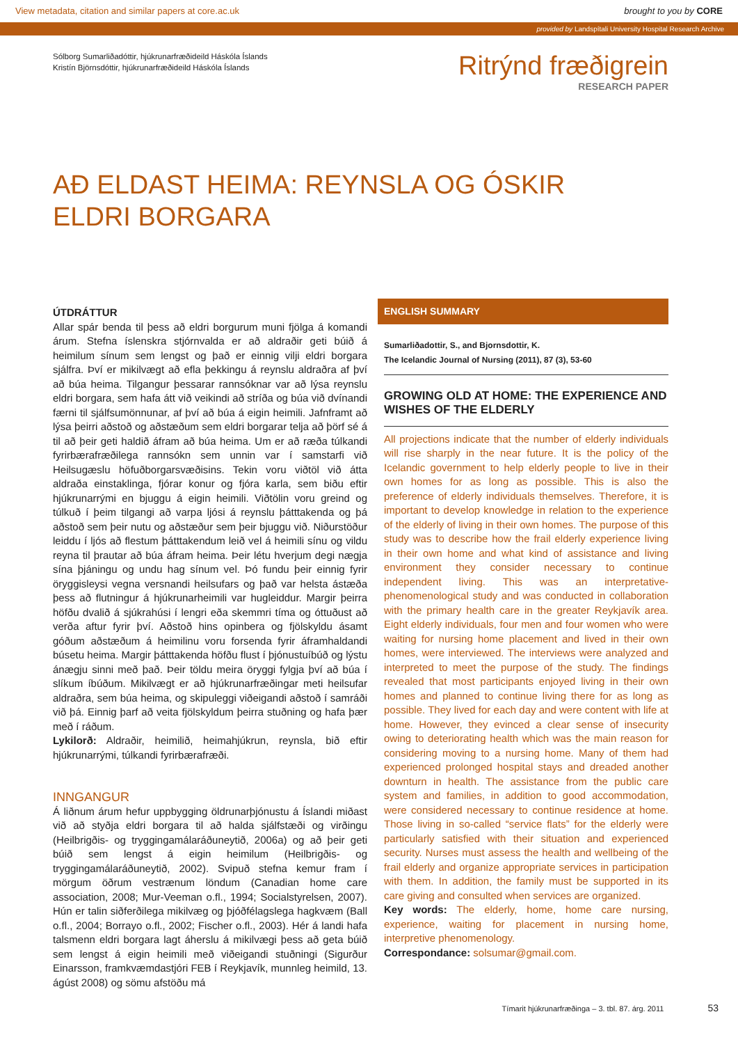View metadata, citation and similar papers at core.ac.uk brought to you by CORE
provided by Landspítali University Hospital Research Archive
Sólborg Sumarliðadóttir, hjúkrunarfræðideild Háskóla Íslands
Kristín Björnsdóttir, hjúkrunarfræðideild Háskóla Íslands
Ritrýnd fræðigrein
RESEARCH PAPER
AÐ ELDAST HEIMA: REYNSLA OG ÓSKIR
ELDRI BORGARA
ÚTDRÁTTUR
Allar spár benda til þess að eldri borgurum muni fjölga á komandi árum. Stefna íslenskra stjórnvalda er að aldraðir geti búið á heimilum sínum sem lengst og það er einnig vilji eldri borgara sjálfra. Því er mikilvægt að efla þekkingu á reynslu aldraðra af því að búa heima. Tilgangur þessarar rannsóknar var að lýsa reynslu eldri borgara, sem hafa átt við veikindi að stríða og búa við dvínandi færni til sjálfsumönnunar, af því að búa á eigin heimili. Jafnframt að lýsa þeirri aðstoð og aðstæðum sem eldri borgarar telja að þörf sé á til að þeir geti haldið áfram að búa heima. Um er að ræða túlkandi fyrirbærafræðilega rannsókn sem unnin var í samstarfi við Heilsugæslu höfuðborgarsvæðisins. Tekin voru viðtöl við átta aldraða einstaklinga, fjórar konur og fjóra karla, sem biðu eftir hjúkrunarrými en bjuggu á eigin heimili. Viðtölin voru greind og túlkuð í þeim tilgangi að varpa ljósi á reynslu þátttakenda og þá aðstoð sem þeir nutu og aðstæður sem þeir bjuggu við. Niðurstöður leiddu í ljós að flestum þátttakendum leið vel á heimili sínu og vildu reyna til þrautar að búa áfram heima. Þeir létu hverjum degi nægja sína þjáningu og undu hag sínum vel. Þó fundu þeir einnig fyrir öryggisleysi vegna versnandi heilsufars og það var helsta ástæða þess að flutningur á hjúkrunarheimili var hugleiddur. Margir þeirra höfðu dvalið á sjúkrahúsi í lengri eða skemmri tíma og óttuðust að verða aftur fyrir því. Aðstoð hins opinbera og fjölskyldu ásamt góðum aðstæðum á heimilinu voru forsenda fyrir áframhaldandi búsetu heima. Margir þátttakenda höfðu flust í þjónustuíbúð og lýstu ánægju sinni með það. Þeir töldu meira öryggi fylgja því að búa í slíkum íbúðum. Mikilvægt er að hjúkrunarfræðingar meti heilsufar aldraðra, sem búa heima, og skipuleggi viðeigandi aðstoð í samráði við þá. Einnig þarf að veita fjölskyldum þeirra stuðning og hafa þær með í ráðum.
Lykilorð: Aldraðir, heimilið, heimahjúkrun, reynsla, bið eftir hjúkrunarrými, túlkandi fyrirbærafræði.
INNGANGUR
Á liðnum árum hefur uppbygging öldrunarþjónustu á Íslandi miðast við að styðja eldri borgara til að halda sjálfstæði og virðingu (Heilbrigðis- og tryggingamálaráðuneytið, 2006a) og að þeir geti búið sem lengst á eigin heimilum (Heilbrigðis- og tryggingamálaráðuneytið, 2002). Svipuð stefna kemur fram í mörgum öðrum vestrænum löndum (Canadian home care association, 2008; Mur-Veeman o.fl., 1994; Socialstyrelsen, 2007). Hún er talin siðferðilega mikilvæg og þjóðfélagslega hagkvæm (Ball o.fl., 2004; Borrayo o.fl., 2002; Fischer o.fl., 2003). Hér á landi hafa talsmenn eldri borgara lagt áherslu á mikilvægi þess að geta búið sem lengst á eigin heimili með viðeigandi stuðningi (Sigurður Einarsson, framkvæmdastjóri FEB í Reykjavík, munnleg heimild, 13. ágúst 2008) og sömu afstöðu má
ENGLISH SUMMARY
Sumarliðadottir, S., and Bjornsdottir, K.
The Icelandic Journal of Nursing (2011), 87 (3), 53-60
GROWING OLD AT HOME: THE EXPERIENCE AND WISHES OF THE ELDERLY
All projections indicate that the number of elderly individuals will rise sharply in the near future. It is the policy of the Icelandic government to help elderly people to live in their own homes for as long as possible. This is also the preference of elderly individuals themselves. Therefore, it is important to develop knowledge in relation to the experience of the elderly of living in their own homes. The purpose of this study was to describe how the frail elderly experience living in their own home and what kind of assistance and living environment they consider necessary to continue independent living. This was an interpretative-phenomenological study and was conducted in collaboration with the primary health care in the greater Reykjavík area. Eight elderly individuals, four men and four women who were waiting for nursing home placement and lived in their own homes, were interviewed. The interviews were analyzed and interpreted to meet the purpose of the study. The findings revealed that most participants enjoyed living in their own homes and planned to continue living there for as long as possible. They lived for each day and were content with life at home. However, they evinced a clear sense of insecurity owing to deteriorating health which was the main reason for considering moving to a nursing home. Many of them had experienced prolonged hospital stays and dreaded another downturn in health. The assistance from the public care system and families, in addition to good accommodation, were considered necessary to continue residence at home. Those living in so-called “service flats” for the elderly were particularly satisfied with their situation and experienced security. Nurses must assess the health and wellbeing of the frail elderly and organize appropriate services in participation with them. In addition, the family must be supported in its care giving and consulted when services are organized.
Key words: The elderly, home, home care nursing, experience, waiting for placement in nursing home, interpretive phenomenology.
Correspondance: solsumar@gmail.com.
Tímarit hjúkrunarfræðinga – 3. tbl. 87. árg. 2011 53